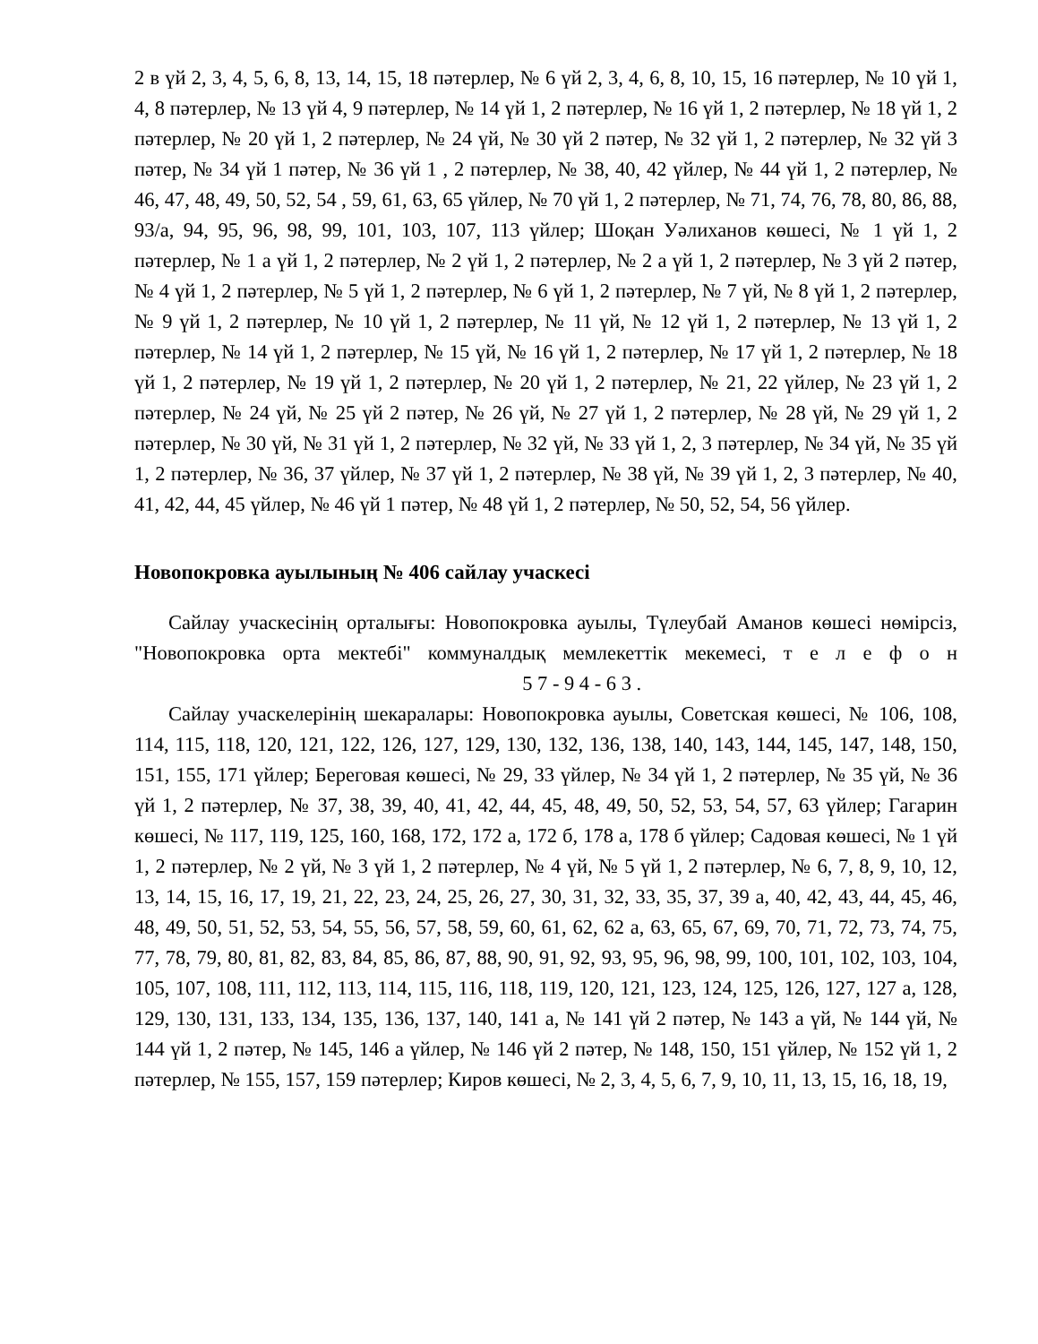2 в үй 2, 3, 4, 5, 6, 8, 13, 14, 15, 18 пәтерлер, № 6 үй 2, 3, 4, 6, 8, 10, 15, 16 пәтерлер, № 10 үй 1, 4, 8 пәтерлер, № 13 үй 4, 9 пәтерлер, № 14 үй 1, 2 пәтерлер, № 16 үй 1, 2 пәтерлер, № 18 үй 1, 2 пәтерлер, № 20 үй 1, 2 пәтерлер, № 24 үй, № 30 үй 2 пәтер, № 32 үй 1, 2 пәтерлер, № 32 үй 3 пәтер, № 34 үй 1 пәтер, № 36 үй 1 , 2 пәтерлер, № 38, 40, 42 үйлер, № 44 үй 1, 2 пәтерлер, № 46, 47, 48, 49, 50, 52, 54 , 59, 61, 63, 65 үйлер, № 70 үй 1, 2 пәтерлер, № 71, 74, 76, 78, 80, 86, 88, 93/а, 94, 95, 96, 98, 99, 101, 103, 107, 113 үйлер; Шоқан Уәлиханов көшесі, № 1 үй 1, 2 пәтерлер, № 1 а үй 1, 2 пәтерлер, № 2 үй 1, 2 пәтерлер, № 2 а үй 1, 2 пәтерлер, № 3 үй 2 пәтер, № 4 үй 1, 2 пәтерлер, № 5 үй 1, 2 пәтерлер, № 6 үй 1, 2 пәтерлер, № 7 үй, № 8 үй 1, 2 пәтерлер, № 9 үй 1, 2 пәтерлер, № 10 үй 1, 2 пәтерлер, № 11 үй, № 12 үй 1, 2 пәтерлер, № 13 үй 1, 2 пәтерлер, № 14 үй 1, 2 пәтерлер, № 15 үй, № 16 үй 1, 2 пәтерлер, № 17 үй 1, 2 пәтерлер, № 18 үй 1, 2 пәтерлер, № 19 үй 1, 2 пәтерлер, № 20 үй 1, 2 пәтерлер, № 21, 22 үйлер, № 23 үй 1, 2 пәтерлер, № 24 үй, № 25 үй 2 пәтер, № 26 үй, № 27 үй 1, 2 пәтерлер, № 28 үй, № 29 үй 1, 2 пәтерлер, № 30 үй, № 31 үй 1, 2 пәтерлер, № 32 үй, № 33 үй 1, 2, 3 пәтерлер, № 34 үй, № 35 үй 1, 2 пәтерлер, № 36, 37 үйлер, № 37 үй 1, 2 пәтерлер, № 38 үй, № 39 үй 1, 2, 3 пәтерлер, № 40, 41, 42, 44, 45 үйлер, № 46 үй 1 пәтер, № 48 үй 1, 2 пәтерлер, № 50, 52, 54, 56 үйлер.
Новопокровка ауылының № 406 сайлау учаскесі
Сайлау учаскесінің орталығы: Новопокровка ауылы, Түлеубай Аманов көшесі нөмірсіз, "Новопокровка орта мектебі" коммуналдық мемлекеттік мекемесі, т е л е ф о н 5 7 - 9 4 - 6 3 .
Сайлау учаскелерінің шекаралары: Новопокровка ауылы, Советская көшесі, № 106, 108, 114, 115, 118, 120, 121, 122, 126, 127, 129, 130, 132, 136, 138, 140, 143, 144, 145, 147, 148, 150, 151, 155, 171 үйлер; Береговая көшесі, № 29, 33 үйлер, № 34 үй 1, 2 пәтерлер, № 35 үй, № 36 үй 1, 2 пәтерлер, № 37, 38, 39, 40, 41, 42, 44, 45, 48, 49, 50, 52, 53, 54, 57, 63 үйлер; Гагарин көшесі, № 117, 119, 125, 160, 168, 172, 172 а, 172 б, 178 а, 178 б үйлер; Садовая көшесі, № 1 үй 1, 2 пәтерлер, № 2 үй, № 3 үй 1, 2 пәтерлер, № 4 үй, № 5 үй 1, 2 пәтерлер, № 6, 7, 8, 9, 10, 12, 13, 14, 15, 16, 17, 19, 21, 22, 23, 24, 25, 26, 27, 30, 31, 32, 33, 35, 37, 39 а, 40, 42, 43, 44, 45, 46, 48, 49, 50, 51, 52, 53, 54, 55, 56, 57, 58, 59, 60, 61, 62, 62 а, 63, 65, 67, 69, 70, 71, 72, 73, 74, 75, 77, 78, 79, 80, 81, 82, 83, 84, 85, 86, 87, 88, 90, 91, 92, 93, 95, 96, 98, 99, 100, 101, 102, 103, 104, 105, 107, 108, 111, 112, 113, 114, 115, 116, 118, 119, 120, 121, 123, 124, 125, 126, 127, 127 а, 128, 129, 130, 131, 133, 134, 135, 136, 137, 140, 141 а, № 141 үй 2 пәтер, № 143 а үй, № 144 үй, № 144 үй 1, 2 пәтер, № 145, 146 а үйлер, № 146 үй 2 пәтер, № 148, 150, 151 үйлер, № 152 үй 1, 2 пәтерлер, № 155, 157, 159 пәтерлер; Киров көшесі, № 2, 3, 4, 5, 6, 7, 9, 10, 11, 13, 15, 16, 18, 19,